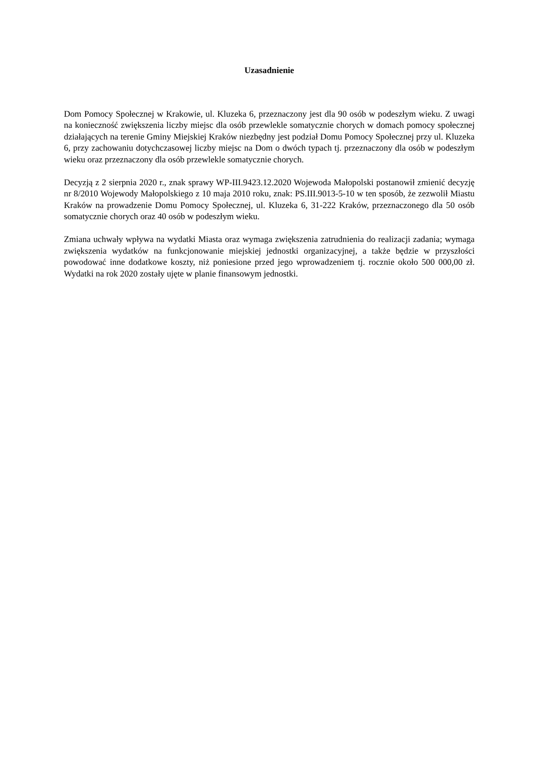Uzasadnienie
Dom Pomocy Społecznej w Krakowie, ul. Kluzeka 6, przeznaczony jest dla 90 osób w podeszłym wieku. Z uwagi na konieczność zwiększenia liczby miejsc dla osób przewlekle somatycznie chorych w domach pomocy społecznej działających na terenie Gminy Miejskiej Kraków niezbędny jest podział Domu Pomocy Społecznej przy ul. Kluzeka 6, przy zachowaniu dotychczasowej liczby miejsc na Dom o dwóch typach tj. przeznaczony dla osób w podeszłym wieku oraz przeznaczony dla osób przewlekle somatycznie chorych.
Decyzją z 2 sierpnia 2020 r., znak sprawy WP-III.9423.12.2020 Wojewoda Małopolski postanowił zmienić decyzję nr 8/2010 Wojewody Małopolskiego z 10 maja 2010 roku, znak: PS.III.9013-5-10 w ten sposób, że zezwolił Miastu Kraków na prowadzenie Domu Pomocy Społecznej, ul. Kluzeka 6, 31-222 Kraków, przeznaczonego dla 50 osób somatycznie chorych oraz 40 osób w podeszłym wieku.
Zmiana uchwały wpływa na wydatki Miasta oraz wymaga zwiększenia zatrudnienia do realizacji zadania; wymaga zwiększenia wydatków na funkcjonowanie miejskiej jednostki organizacyjnej, a także będzie w przyszłości powodować inne dodatkowe koszty, niż poniesione przed jego wprowadzeniem tj. rocznie około 500 000,00 zł. Wydatki na rok 2020 zostały ujęte w planie finansowym jednostki.